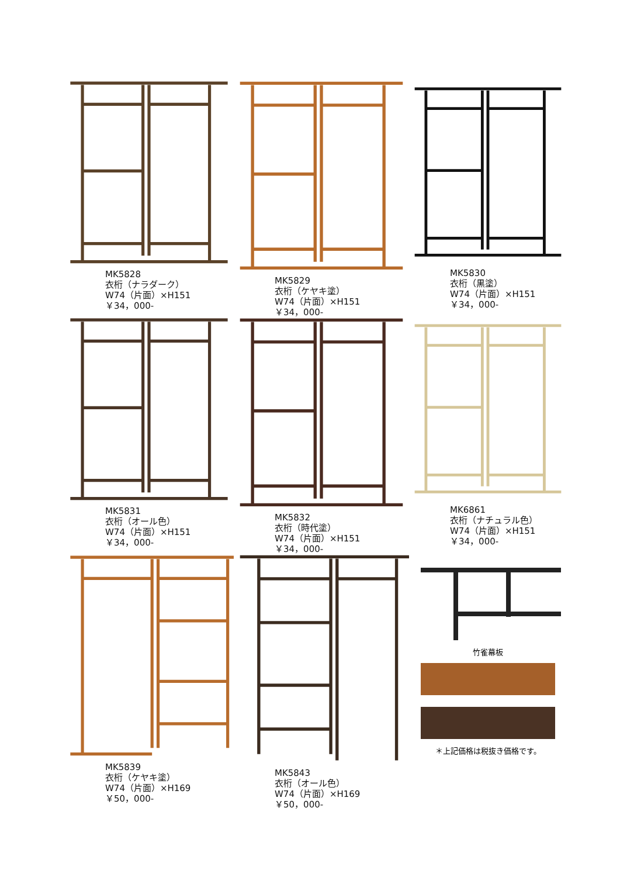MK5828
衣桁（ナラダーク）
W74（片面）×H151
￥34，000-
MK5829
衣桁（ケヤキ塗）
W74（片面）×H151
￥34，000-
MK5830
衣桁（黒塗）
W74（片面）×H151
￥34，000-
MK5831
衣桁（オール色）
W74（片面）×H151
￥34，000-
MK5832
衣桁（時代塗）
W74（片面）×H151
￥34，000-
MK6861
衣桁（ナチュラル色）
W74（片面）×H151
￥34，000-
MK5839
衣桁（ケヤキ塗）
W74（片面）×H169
￥50，000-
MK5843
衣桁（オール色）
W74（片面）×H169
￥50，000-
竹雀幕板
＊上記価格は税抜き価格です。